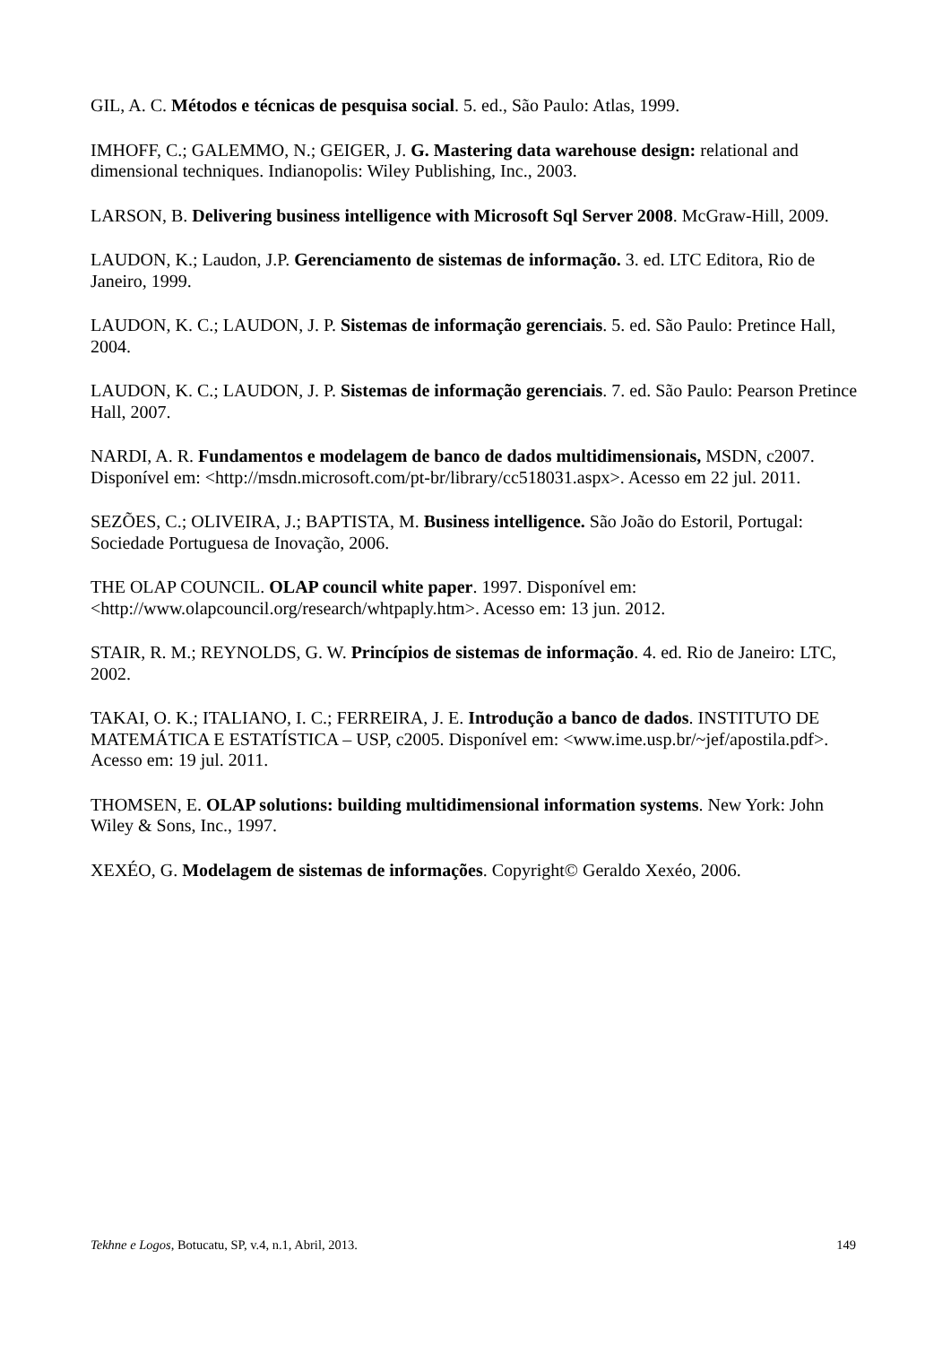GIL, A. C. Métodos e técnicas de pesquisa social. 5. ed., São Paulo: Atlas, 1999.
IMHOFF, C.; GALEMMO, N.; GEIGER, J. G. Mastering data warehouse design: relational and dimensional techniques. Indianopolis: Wiley Publishing, Inc., 2003.
LARSON, B. Delivering business intelligence with Microsoft Sql Server 2008. McGraw-Hill, 2009.
LAUDON, K.; Laudon, J.P. Gerenciamento de sistemas de informação. 3. ed. LTC Editora, Rio de Janeiro, 1999.
LAUDON, K. C.; LAUDON, J. P. Sistemas de informação gerenciais. 5. ed. São Paulo: Pretince Hall, 2004.
LAUDON, K. C.; LAUDON, J. P. Sistemas de informação gerenciais. 7. ed. São Paulo: Pearson Pretince Hall, 2007.
NARDI, A. R. Fundamentos e modelagem de banco de dados multidimensionais, MSDN, c2007. Disponível em: <http://msdn.microsoft.com/pt-br/library/cc518031.aspx>. Acesso em 22 jul. 2011.
SEZÕES, C.; OLIVEIRA, J.; BAPTISTA, M. Business intelligence. São João do Estoril, Portugal: Sociedade Portuguesa de Inovação, 2006.
THE OLAP COUNCIL. OLAP council white paper. 1997. Disponível em: <http://www.olapcouncil.org/research/whtpaply.htm>. Acesso em: 13 jun. 2012.
STAIR, R. M.; REYNOLDS, G. W. Princípios de sistemas de informação. 4. ed. Rio de Janeiro: LTC, 2002.
TAKAI, O. K.; ITALIANO, I. C.; FERREIRA, J. E. Introdução a banco de dados. INSTITUTO DE MATEMÁTICA E ESTATÍSTICA – USP, c2005. Disponível em: <www.ime.usp.br/~jef/apostila.pdf>. Acesso em: 19 jul. 2011.
THOMSEN, E. OLAP solutions: building multidimensional information systems. New York: John Wiley & Sons, Inc., 1997.
XEXÉO, G. Modelagem de sistemas de informações. Copyright© Geraldo Xexéo, 2006.
Tekhne e Logos, Botucatu, SP, v.4, n.1, Abril, 2013. 149